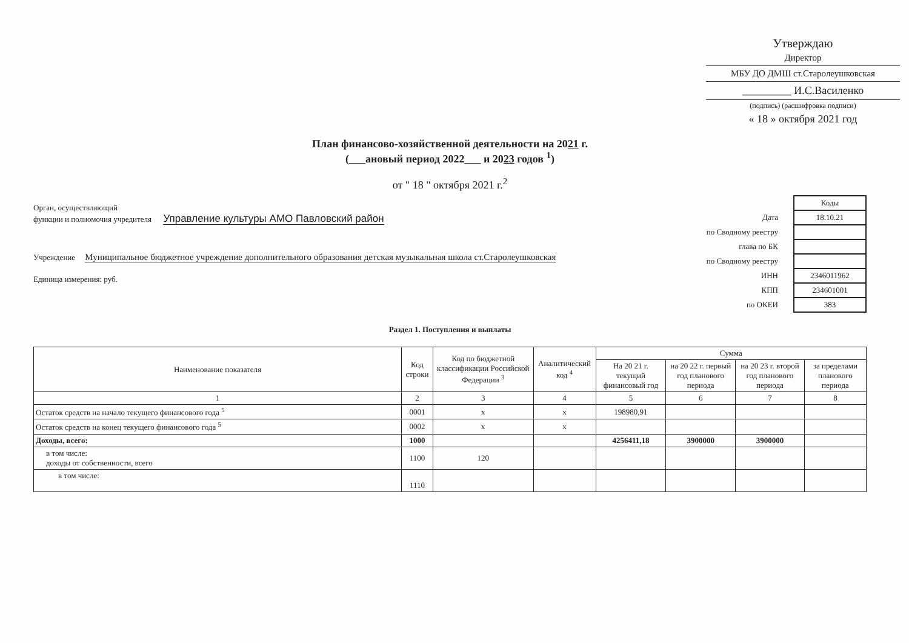Утверждаю
Директор
МБУ ДО ДМШ ст.Старолеушковская
_________ И.С.Василенко
(подпись) (расшифровка подписи)
« 18 » октября 2021 год
План финансово-хозяйственной деятельности на 2021 г.
(___ановый период 2022___ и 2023 годов <sup>1</sup>)
от " 18 " октября 2021 г.<sup>2</sup>
Орган, осуществляющий
функции и полномочия учредителя Управление культуры АМО Павловский район
Учреждение Муниципальное бюджетное учреждение дополнительного образования детская музыкальная школа ст.Старолеушковская
Единица измерения: руб.
| | Коды |
| Дата | 18.10.21 |
| по Сводному реестру | |
| глава по БК | |
| по Сводному реестру | |
| ИНН | 2346011962 |
| КПП | 234601001 |
| по ОКЕИ | 383 |
Раздел 1. Поступления и выплаты
| Наименование показателя | Код строки | Код по бюджетной классификации Российской Федерации <sup>3</sup> | Аналитический код <sup>4</sup> | Сумма | | | |
| --- | --- | --- | --- | --- | --- | --- | --- |
| | | | | На 20 21 г. текущий финансовый год | на 20 22 г. первый год планового периода | на 20 23 г. второй год планового периода | за пределами планового периода |
| 1 | 2 | 3 | 4 | 5 | 6 | 7 | 8 |
| Остаток средств на начало текущего финансового года <sup>5</sup> | 0001 | х | х | 198980,91 | | | |
| Остаток средств на конец текущего финансового года <sup>5</sup> | 0002 | х | х | | | | |
| Доходы, всего: | 1000 | | | 4256411,18 | 3900000 | 3900000 | |
| в том числе: доходы от собственности, всего | 1100 | 120 | | | | | |
| в том числе: | 1110 | | | | | | |